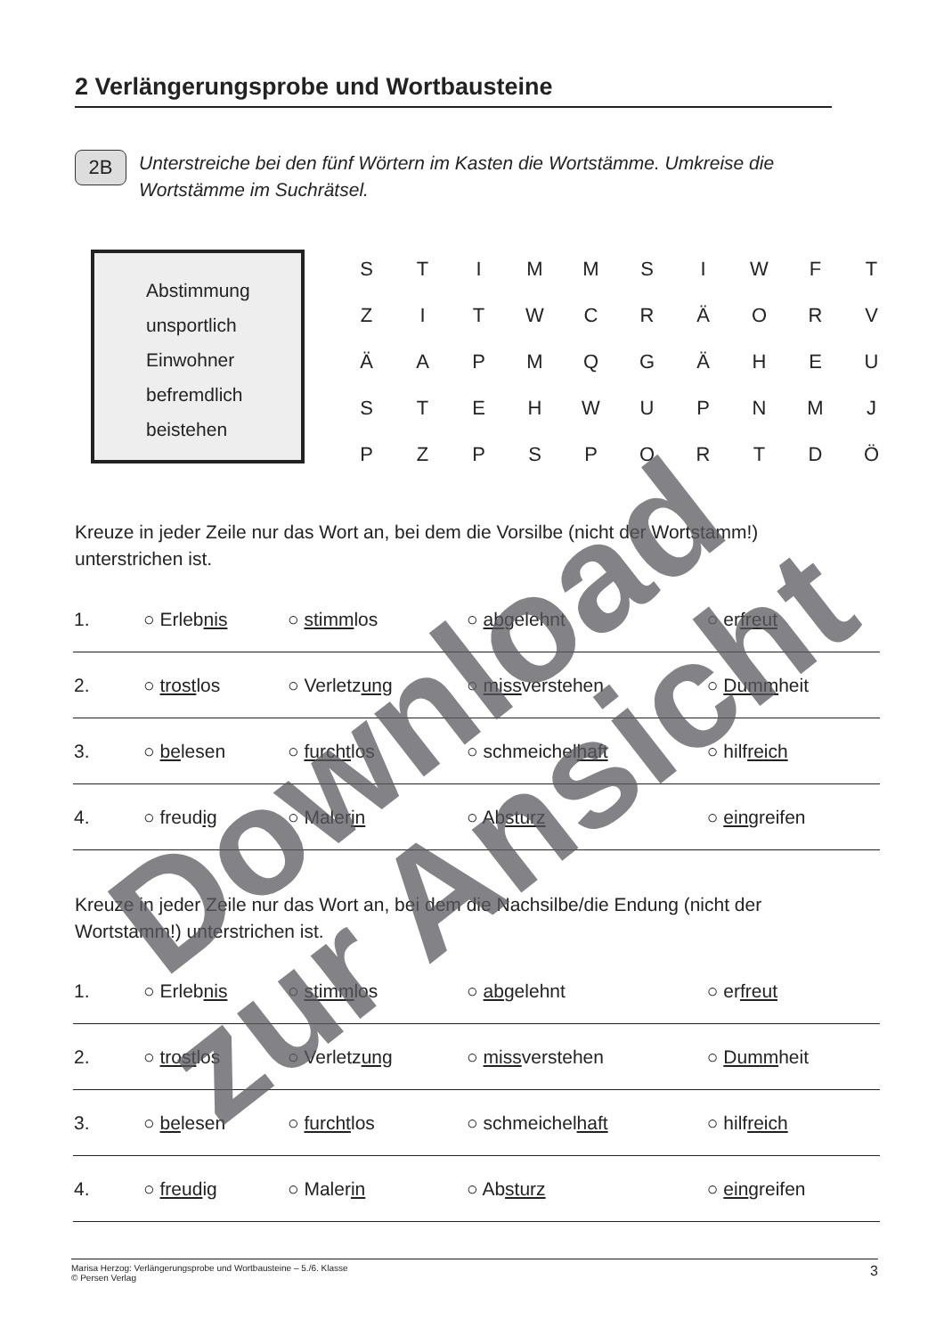2 Verlängerungsprobe und Wortbausteine
2B
Unterstreiche bei den fünf Wörtern im Kasten die Wortstämme. Umkreise die Wortstämme im Suchrätsel.
Abstimmung
unsportlich
Einwohner
befremdlich
beistehen
| S | T | I | M | M | S | I | W | F | T |
| Z | I | T | W | C | R | Ä | O | R | V |
| Ä | A | P | M | Q | G | Ä | H | E | U |
| S | T | E | H | W | U | P | N | M | J |
| P | Z | P | S | P | O | R | T | D | Ö |
Kreuze in jeder Zeile nur das Wort an, bei dem die Vorsilbe (nicht der Wortstamm!) unterstrichen ist.
| 1. | ○ Erleb nis | ○ stimm los | ○ ab gelehnt | ○ er freut |
| 2. | ○ trost los | ○ Verletz ung | ○ miss verstehen | ○ Dumm heit |
| 3. | ○ be lesen | ○ furcht los | ○ schmeichel haft | ○ hilf reich |
| 4. | ○ freud ig | ○ Maler in | ○ Ab sturz | ○ ein greifen |
Kreuze in jeder Zeile nur das Wort an, bei dem die Nachsilbe/die Endung (nicht der Wortstamm!) unterstrichen ist.
| 1. | ○ Erleb nis | ○ stimm los | ○ ab gelehnt | ○ er freut |
| 2. | ○ trost los | ○ Verletz ung | ○ miss verstehen | ○ Dumm heit |
| 3. | ○ be lesen | ○ furcht los | ○ schmeichel haft | ○ hilf reich |
| 4. | ○ freud ig | ○ Maler in | ○ Ab sturz | ○ ein greifen |
Marisa Herzog: Verlängerungsprobe und Wortbausteine – 5./6. Klasse
© Persen Verlag 3
Download
zur Ansicht